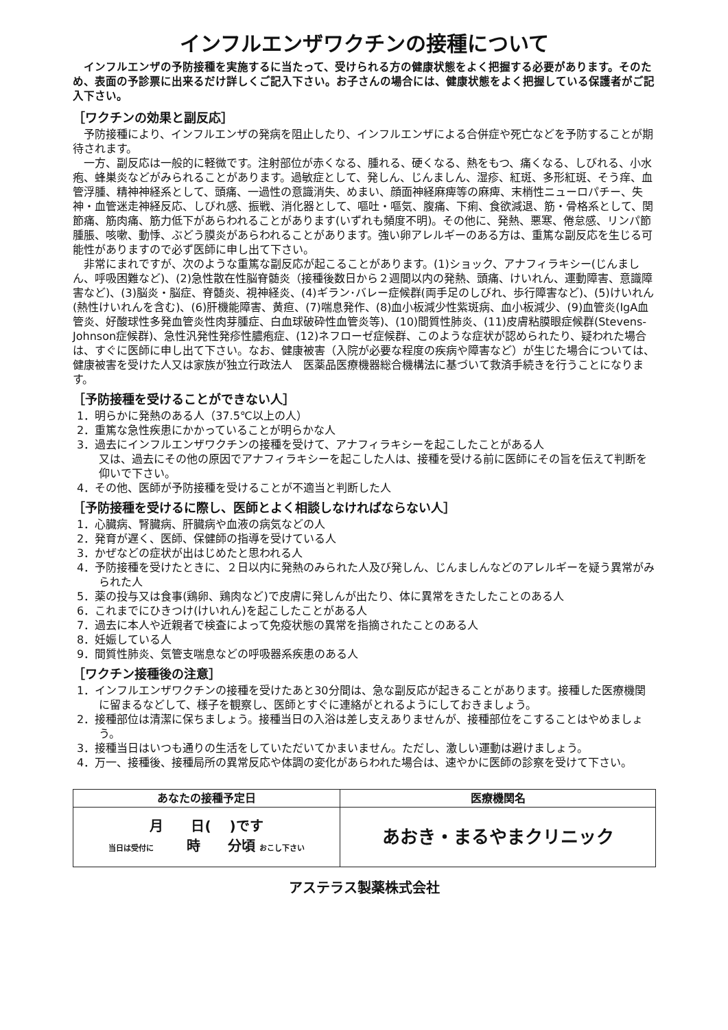インフルエンザワクチンの接種について
インフルエンザの予防接種を実施するに当たって、受けられる方の健康状態をよく把握する必要があります。そのため、表面の予診票に出来るだけ詳しくご記入下さい。お子さんの場合には、健康状態をよく把握している保護者がご記入下さい。
［ワクチンの効果と副反応］
予防接種により、インフルエンザの発病を阻止したり、インフルエンザによる合併症や死亡などを予防することが期待されます。
一方、副反応は一般的に軽微です。注射部位が赤くなる、腫れる、硬くなる、熱をもつ、痛くなる、しびれる、小水疱、蜂巣炎などがみられることがあります。過敏症として、発しん、じんましん、湿疹、紅斑、多形紅斑、そう痒、血管浮腫、精神神経系として、頭痛、一過性の意識消失、めまい、顔面神経麻痺等の麻痺、末梢性ニューロパチー、失神・血管迷走神経反応、しびれ感、振戦、消化器として、嘔吐・嘔気、腹痛、下痢、食欲減退、筋・骨格系として、関節痛、筋肉痛、筋力低下があらわれることがあります(いずれも頻度不明)。その他に、発熱、悪寒、倦怠感、リンパ節腫脹、咳嗽、動悸、ぶどう膜炎があらわれることがあります。強い卵アレルギーのある方は、重篤な副反応を生じる可能性がありますので必ず医師に申し出て下さい。
非常にまれですが、次のような重篤な副反応が起こることがあります。(1)ショック、アナフィラキシー(じんましん、呼吸困難など)、(2)急性散在性脳脊髄炎（接種後数日から２週間以内の発熱、頭痛、けいれん、運動障害、意識障害など)、(3)脳炎・脳症、脊髄炎、視神経炎、(4)ギラン･バレー症候群(両手足のしびれ、歩行障害など)、(5)けいれん(熱性けいれんを含む)、(6)肝機能障害、黄疸、(7)喘息発作、(8)血小板減少性紫斑病、血小板減少、(9)血管炎(IgA血管炎、好酸球性多発血管炎性肉芽腫症、白血球破砕性血管炎等)、(10)間質性肺炎、(11)皮膚粘膜眼症候群(Stevens-Johnson症候群)、急性汎発性発疹性膿疱症、(12)ネフローゼ症候群、このような症状が認められたり、疑われた場合は、すぐに医師に申し出て下さい。なお、健康被害（入院が必要な程度の疾病や障害など）が生じた場合については、健康被害を受けた人又は家族が独立行政法人　医薬品医療機器総合機構法に基づいて救済手続きを行うことになります。
［予防接種を受けることができない人］
1．明らかに発熱のある人（37.5℃以上の人）
2．重篤な急性疾患にかかっていることが明らかな人
3．過去にインフルエンザワクチンの接種を受けて、アナフィラキシーを起こしたことがある人
又は、過去にその他の原因でアナフィラキシーを起こした人は、接種を受ける前に医師にその旨を伝えて判断を仰いで下さい。
4．その他、医師が予防接種を受けることが不適当と判断した人
［予防接種を受けるに際し、医師とよく相談しなければならない人］
1．心臓病、腎臓病、肝臓病や血液の病気などの人
2．発育が遅く、医師、保健師の指導を受けている人
3．かぜなどの症状が出はじめたと思われる人
4．予防接種を受けたときに、２日以内に発熱のみられた人及び発しん、じんましんなどのアレルギーを疑う異常がみられた人
5．薬の投与又は食事(鶏卵、鶏肉など)で皮膚に発しんが出たり、体に異常をきたしたことのある人
6．これまでにひきつけ(けいれん)を起こしたことがある人
7．過去に本人や近親者で検査によって免疫状態の異常を指摘されたことのある人
8．妊娠している人
9．間質性肺炎、気管支喘息などの呼吸器系疾患のある人
［ワクチン接種後の注意］
1．インフルエンザワクチンの接種を受けたあと30分間は、急な副反応が起きることがあります。接種した医療機関に留まるなどして、様子を観察し、医師とすぐに連絡がとれるようにしておきましょう。
2．接種部位は清潔に保ちましょう。接種当日の入浴は差し支えありませんが、接種部位をこすることはやめましょう。
3．接種当日はいつも通りの生活をしていただいてかまいません。ただし、激しい運動は避けましょう。
4．万一、接種後、接種局所の異常反応や体調の変化があらわれた場合は、速やかに医師の診察を受けて下さい。
| あなたの接種予定日 | 医療機関名 |
| --- | --- |
| 月 日( )です 当日は受付に 時 分頃 おこし下さい | あおき・まるやまクリニック |
アステラス製薬株式会社